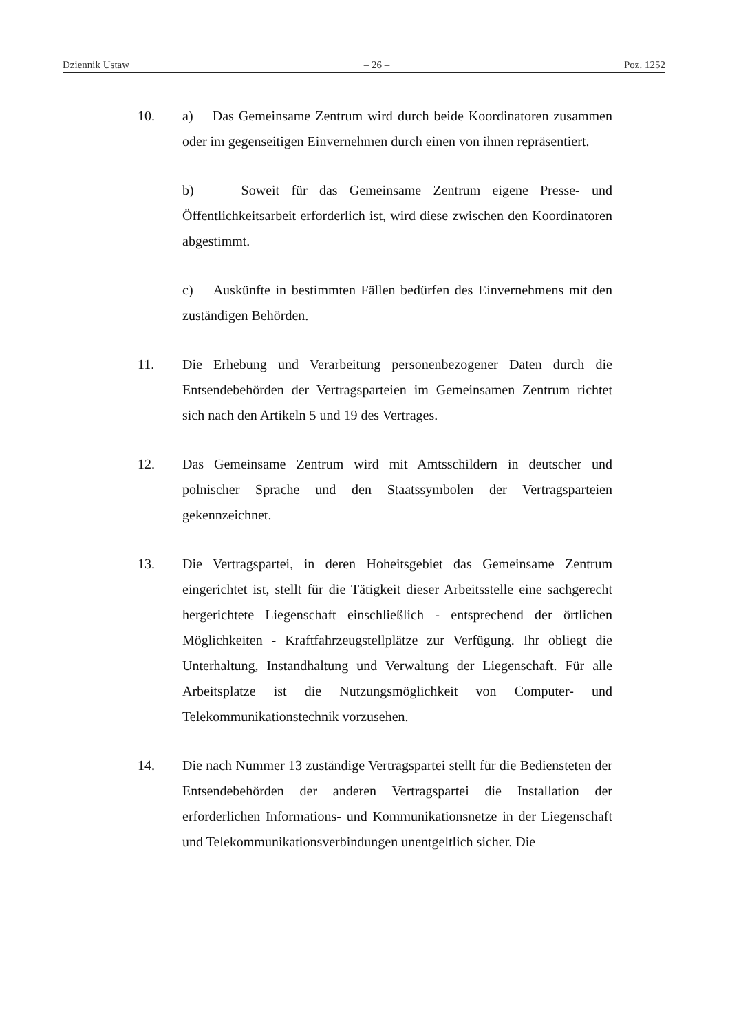Dziennik Ustaw – 26 – Poz. 1252
10. a) Das Gemeinsame Zentrum wird durch beide Koordinatoren zusammen oder im gegenseitigen Einvernehmen durch einen von ihnen repräsentiert.
b) Soweit für das Gemeinsame Zentrum eigene Presse- und Öffentlichkeitsarbeit erforderlich ist, wird diese zwischen den Koordinatoren abgestimmt.
c) Auskünfte in bestimmten Fällen bedürfen des Einvernehmens mit den zuständigen Behörden.
11. Die Erhebung und Verarbeitung personenbezogener Daten durch die Entsendebehörden der Vertragsparteien im Gemeinsamen Zentrum richtet sich nach den Artikeln 5 und 19 des Vertrages.
12. Das Gemeinsame Zentrum wird mit Amtsschildern in deutscher und polnischer Sprache und den Staatssymbolen der Vertragsparteien gekennzeichnet.
13. Die Vertragspartei, in deren Hoheitsgebiet das Gemeinsame Zentrum eingerichtet ist, stellt für die Tätigkeit dieser Arbeitsstelle eine sachgerecht hergerichtete Liegenschaft einschließlich - entsprechend der örtlichen Möglichkeiten - Kraftfahrzeugstellplätze zur Verfügung. Ihr obliegt die Unterhaltung, Instandhaltung und Verwaltung der Liegenschaft. Für alle Arbeitsplatze ist die Nutzungsmöglichkeit von Computer- und Telekommunikationstechnik vorzusehen.
14. Die nach Nummer 13 zuständige Vertragspartei stellt für die Bediensteten der Entsendebehörden der anderen Vertragspartei die Installation der erforderlichen Informations- und Kommunikationsnetze in der Liegenschaft und Telekommunikationsverbindungen unentgeltlich sicher. Die